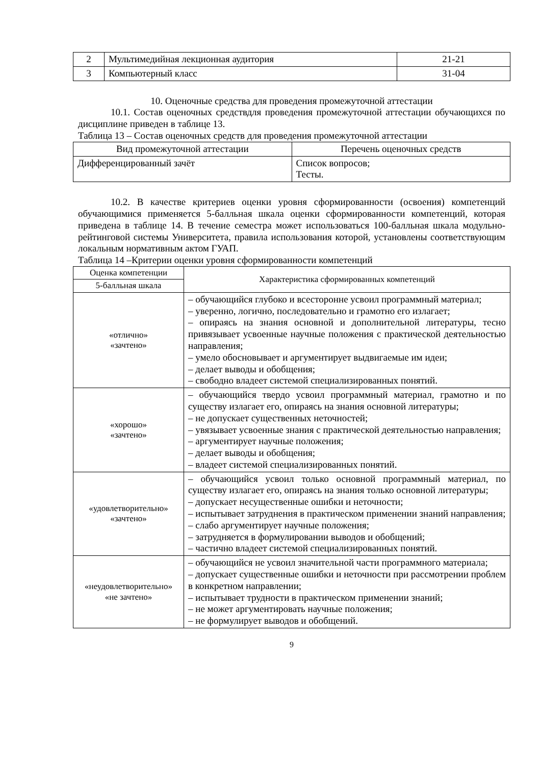| 2 | Мультимедийная лекционная аудитория | 21-21 |
| 3 | Компьютерный класс | 31-04 |
10. Оценочные средства для проведения промежуточной аттестации
10.1. Состав оценочных средствдля проведения промежуточной аттестации обучающихся по дисциплине приведен в таблице 13.
Таблица 13 – Состав оценочных средств для проведения промежуточной аттестации
| Вид промежуточной аттестации | Перечень оценочных средств |
| --- | --- |
| Дифференцированный зачёт | Список вопросов; Тесты. |
10.2. В качестве критериев оценки уровня сформированности (освоения) компетенций обучающимися применяется 5-балльная шкала оценки сформированности компетенций, которая приведена в таблице 14. В течение семестра может использоваться 100-балльная шкала модульно-рейтинговой системы Университета, правила использования которой, установлены соответствующим локальным нормативным актом ГУАП.
Таблица 14 –Критерии оценки уровня сформированности компетенций
| Оценка компетенции | Характеристика сформированных компетенций |
| --- | --- |
| 5-балльная шкала | |
| «отлично» «зачтено» | – обучающийся глубоко и всесторонне усвоил программный материал; – уверенно, логично, последовательно и грамотно его излагает; – опираясь на знания основной и дополнительной литературы, тесно привязывает усвоенные научные положения с практической деятельностью направления; – умело обосновывает и аргументирует выдвигаемые им идеи; – делает выводы и обобщения; – свободно владеет системой специализированных понятий. |
| «хорошо» «зачтено» | – обучающийся твердо усвоил программный материал, грамотно и по существу излагает его, опираясь на знания основной литературы; – не допускает существенных неточностей; – увязывает усвоенные знания с практической деятельностью направления; – аргументирует научные положения; – делает выводы и обобщения; – владеет системой специализированных понятий. |
| «удовлетворительно» «зачтено» | – обучающийся усвоил только основной программный материал, по существу излагает его, опираясь на знания только основной литературы; – допускает несущественные ошибки и неточности; – испытывает затруднения в практическом применении знаний направления; – слабо аргументирует научные положения; – затрудняется в формулировании выводов и обобщений; – частично владеет системой специализированных понятий. |
| «неудовлетворительно» «не зачтено» | – обучающийся не усвоил значительной части программного материала; – допускает существенные ошибки и неточности при рассмотрении проблем в конкретном направлении; – испытывает трудности в практическом применении знаний; – не может аргументировать научные положения; – не формулирует выводов и обобщений. |
9